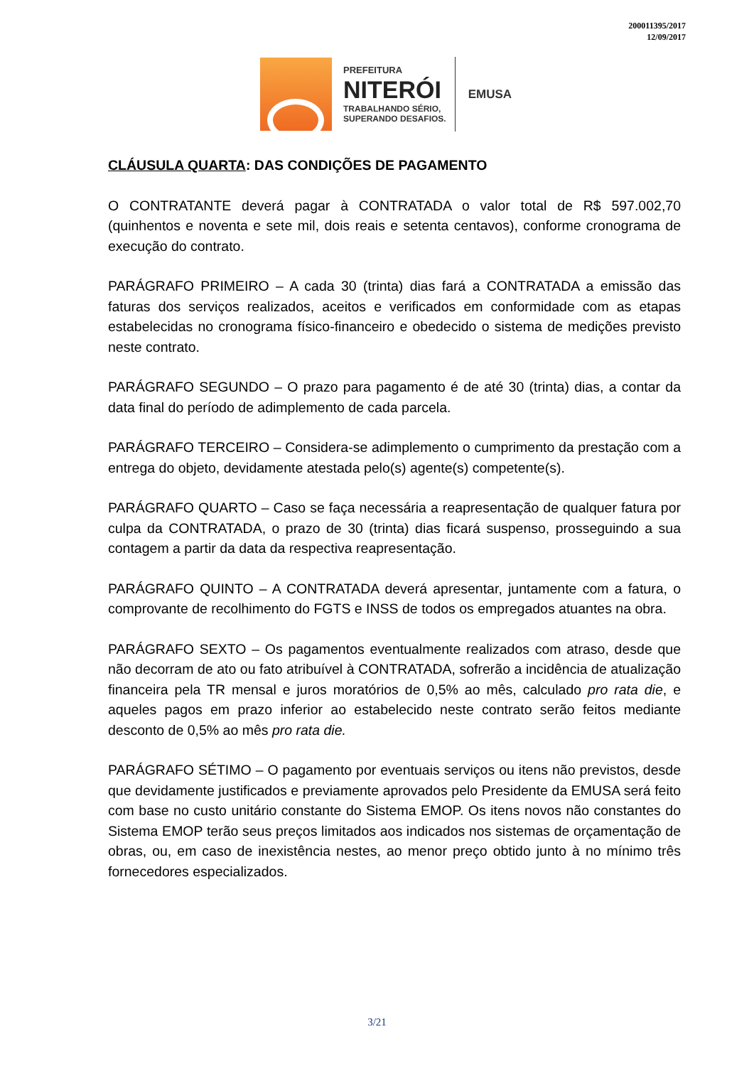200011395/2017
12/09/2017
PREFEITURA
NITERÓI
TRABALHANDO SÉRIO,
SUPERANDO DESAFIOS.
EMUSA
CLÁUSULA QUARTA: DAS CONDIÇÕES DE PAGAMENTO
O CONTRATANTE deverá pagar à CONTRATADA o valor total de R$ 597.002,70 (quinhentos e noventa e sete mil, dois reais e setenta centavos), conforme cronograma de execução do contrato.
PARÁGRAFO PRIMEIRO – A cada 30 (trinta) dias fará a CONTRATADA a emissão das faturas dos serviços realizados, aceitos e verificados em conformidade com as etapas estabelecidas no cronograma físico-financeiro e obedecido o sistema de medições previsto neste contrato.
PARÁGRAFO SEGUNDO – O prazo para pagamento é de até 30 (trinta) dias, a contar da data final do período de adimplemento de cada parcela.
PARÁGRAFO TERCEIRO – Considera-se adimplemento o cumprimento da prestação com a entrega do objeto, devidamente atestada pelo(s) agente(s) competente(s).
PARÁGRAFO QUARTO – Caso se faça necessária a reapresentação de qualquer fatura por culpa da CONTRATADA, o prazo de 30 (trinta) dias ficará suspenso, prosseguindo a sua contagem a partir da data da respectiva reapresentação.
PARÁGRAFO QUINTO – A CONTRATADA deverá apresentar, juntamente com a fatura, o comprovante de recolhimento do FGTS e INSS de todos os empregados atuantes na obra.
PARÁGRAFO SEXTO – Os pagamentos eventualmente realizados com atraso, desde que não decorram de ato ou fato atribuível à CONTRATADA, sofrerão a incidência de atualização financeira pela TR mensal e juros moratórios de 0,5% ao mês, calculado pro rata die, e aqueles pagos em prazo inferior ao estabelecido neste contrato serão feitos mediante desconto de 0,5% ao mês pro rata die.
PARÁGRAFO SÉTIMO – O pagamento por eventuais serviços ou itens não previstos, desde que devidamente justificados e previamente aprovados pelo Presidente da EMUSA será feito com base no custo unitário constante do Sistema EMOP. Os itens novos não constantes do Sistema EMOP terão seus preços limitados aos indicados nos sistemas de orçamentação de obras, ou, em caso de inexistência nestes, ao menor preço obtido junto à no mínimo três fornecedores especializados.
3/21